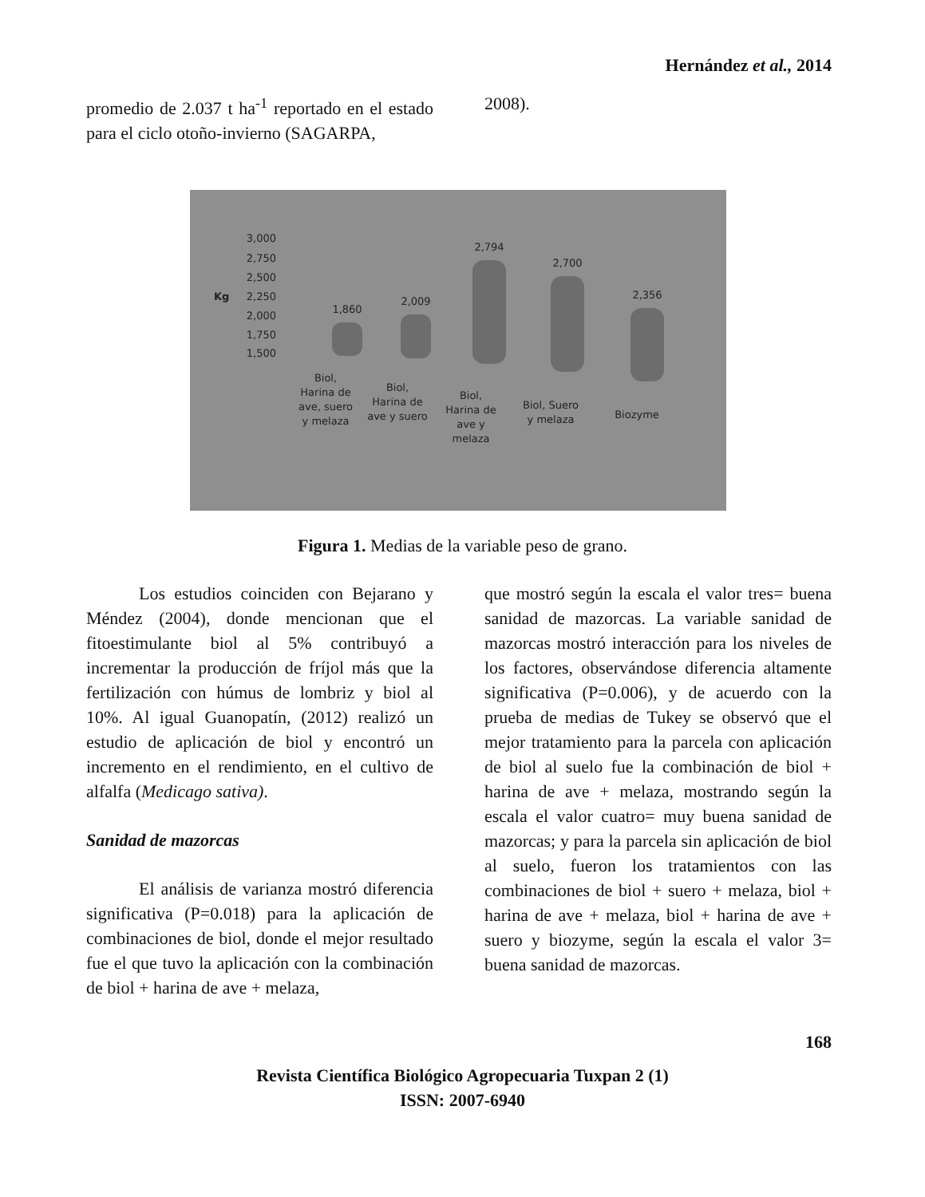Hernández et al., 2014
promedio de 2.037 t ha<sup>-1</sup> reportado en el estado para el ciclo otoño-invierno (SAGARPA,
2008).
3,000
2,750
2,500
2,250
2,000
1,750
1,500
Kg
1,860
2,009
2,794
2,700
2,356
Biol,
Harina de
ave, suero
y melaza
Biol,
Harina de
ave y suero
Biol,
Harina de
ave y
melaza
Biol, Suero
y melaza
Biozyme
Figura 1. Medias de la variable peso de grano.
Los estudios coinciden con Bejarano y Méndez (2004), donde mencionan que el fitoestimulante biol al 5% contribuyó a incrementar la producción de fríjol más que la fertilización con húmus de lombriz y biol al 10%. Al igual Guanopatín, (2012) realizó un estudio de aplicación de biol y encontró un incremento en el rendimiento, en el cultivo de alfalfa (Medicago sativa).
Sanidad de mazorcas
El análisis de varianza mostró diferencia significativa (P=0.018) para la aplicación de combinaciones de biol, donde el mejor resultado fue el que tuvo la aplicación con la combinación de biol + harina de ave + melaza,
que mostró según la escala el valor tres= buena sanidad de mazorcas. La variable sanidad de mazorcas mostró interacción para los niveles de los factores, observándose diferencia altamente significativa (P=0.006), y de acuerdo con la prueba de medias de Tukey se observó que el mejor tratamiento para la parcela con aplicación de biol al suelo fue la combinación de biol + harina de ave + melaza, mostrando según la escala el valor cuatro= muy buena sanidad de mazorcas; y para la parcela sin aplicación de biol al suelo, fueron los tratamientos con las combinaciones de biol + suero + melaza, biol + harina de ave + melaza, biol + harina de ave + suero y biozyme, según la escala el valor 3= buena sanidad de mazorcas.
168
Revista Científica Biológico Agropecuaria Tuxpan 2 (1)
ISSN: 2007-6940